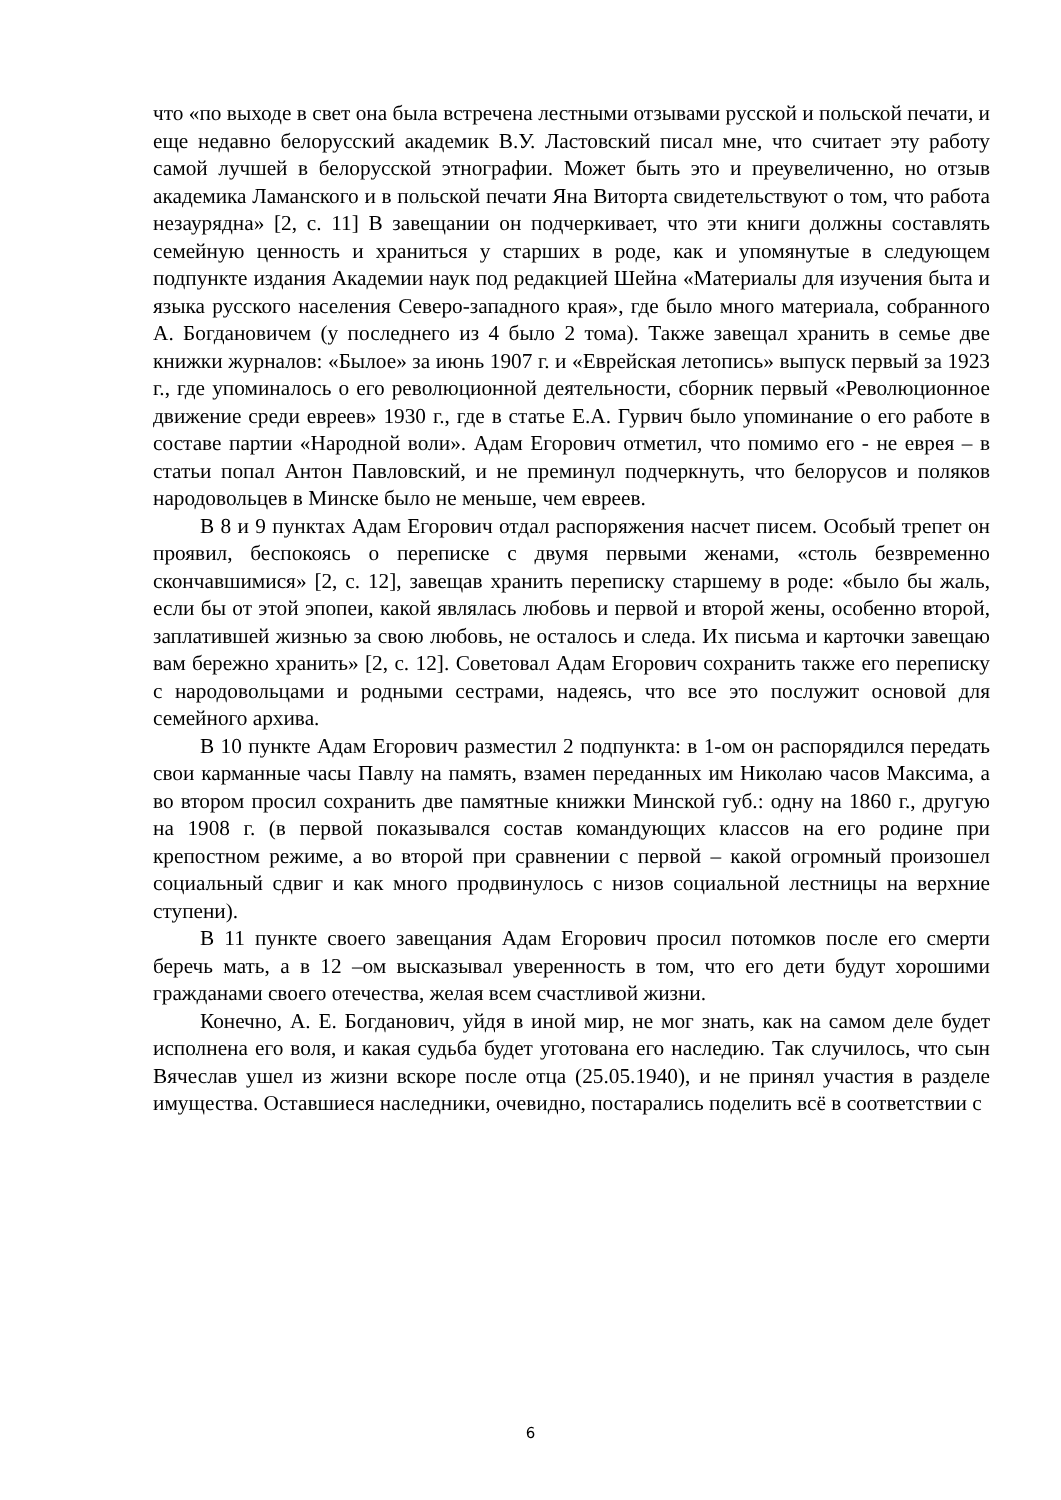что «по выходе в свет она была встречена лестными отзывами русской и польской печати, и еще недавно белорусский академик В.У. Ластовский писал мне, что считает эту работу самой лучшей в белорусской этнографии. Может быть это и преувеличенно, но отзыв академика Ламанского и в польской печати Яна Виторта свидетельствуют о том, что работа незаурядна» [2, с. 11] В завещании он подчеркивает, что эти книги должны составлять семейную ценность и храниться у старших в роде, как и упомянутые в следующем подпункте издания Академии наук под редакцией Шейна «Материалы для изучения быта и языка русского населения Северо-западного края», где было много материала, собранного А. Богдановичем (у последнего из 4 было 2 тома). Также завещал хранить в семье две книжки журналов: «Былое» за июнь 1907 г. и «Еврейская летопись» выпуск первый за 1923 г., где упоминалось о его революционной деятельности, сборник первый «Революционное движение среди евреев» 1930 г., где в статье Е.А. Гурвич было упоминание о его работе в составе партии «Народной воли». Адам Егорович отметил, что помимо его - не еврея – в статьи попал Антон Павловский, и не преминул подчеркнуть, что белорусов и поляков народовольцев в Минске было не меньше, чем евреев.
В 8 и 9 пунктах Адам Егорович отдал распоряжения насчет писем. Особый трепет он проявил, беспокоясь о переписке с двумя первыми женами, «столь безвременно скончавшимися» [2, с. 12], завещав хранить переписку старшему в роде: «было бы жаль, если бы от этой эпопеи, какой являлась любовь и первой и второй жены, особенно второй, заплатившей жизнью за свою любовь, не осталось и следа. Их письма и карточки завещаю вам бережно хранить» [2, с. 12]. Советовал Адам Егорович сохранить также его переписку с народовольцами и родными сестрами, надеясь, что все это послужит основой для семейного архива.
В 10 пункте Адам Егорович разместил 2 подпункта: в 1-ом он распорядился передать свои карманные часы Павлу на память, взамен переданных им Николаю часов Максима, а во втором просил сохранить две памятные книжки Минской губ.: одну на 1860 г., другую на 1908 г. (в первой показывался состав командующих классов на его родине при крепостном режиме, а во второй при сравнении с первой – какой огромный произошел социальный сдвиг и как много продвинулось с низов социальной лестницы на верхние ступени).
В 11 пункте своего завещания Адам Егорович просил потомков после его смерти беречь мать, а в 12 –ом высказывал уверенность в том, что его дети будут хорошими гражданами своего отечества, желая всем счастливой жизни.
Конечно, А. Е. Богданович, уйдя в иной мир, не мог знать, как на самом деле будет исполнена его воля, и какая судьба будет уготована его наследию. Так случилось, что сын Вячеслав ушел из жизни вскоре после отца (25.05.1940), и не принял участия в разделе имущества. Оставшиеся наследники, очевидно, постарались поделить всё в соответствии с
6